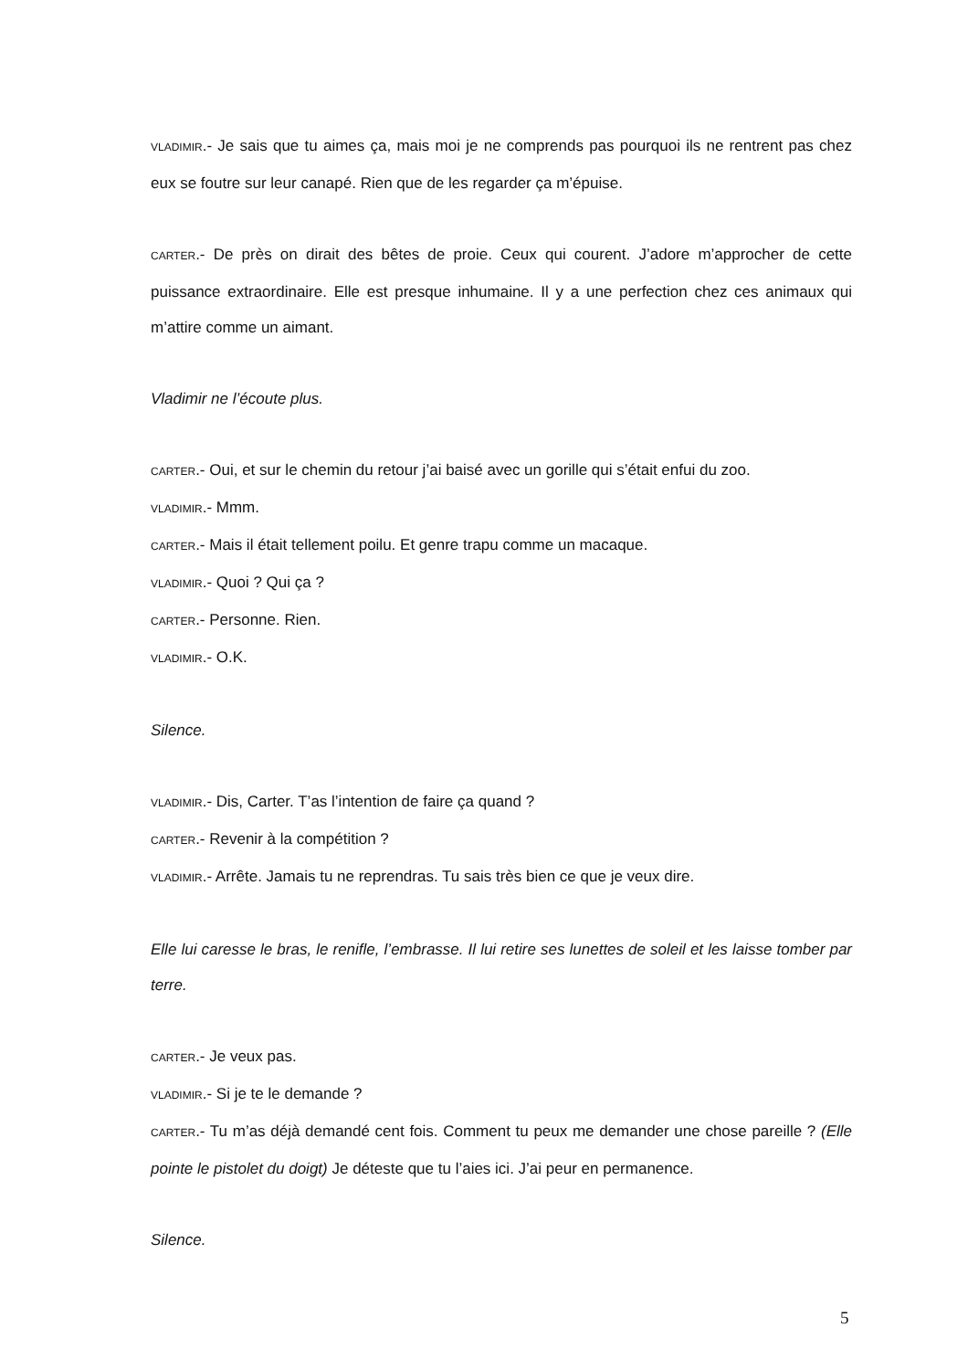VLADIMIR.- Je sais que tu aimes ça, mais moi je ne comprends pas pourquoi ils ne rentrent pas chez eux se foutre sur leur canapé. Rien que de les regarder ça m’épuise.
CARTER.- De près on dirait des bêtes de proie. Ceux qui courent. J’adore m’approcher de cette puissance extraordinaire. Elle est presque inhumaine. Il y a une perfection chez ces animaux qui m’attire comme un aimant.
Vladimir ne l’écoute plus.
CARTER.- Oui, et sur le chemin du retour j’ai baisé avec un gorille qui s’était enfui du zoo.
VLADIMIR.- Mmm.
CARTER.- Mais il était tellement poilu. Et genre trapu comme un macaque.
VLADIMIR.- Quoi ? Qui ça ?
CARTER.- Personne. Rien.
VLADIMIR.- O.K.
Silence.
VLADIMIR.- Dis, Carter. T’as l’intention de faire ça quand ?
CARTER.- Revenir à la compétition ?
VLADIMIR.- Arrête. Jamais tu ne reprendras. Tu sais très bien ce que je veux dire.
Elle lui caresse le bras, le renifle, l’embrasse. Il lui retire ses lunettes de soleil et les laisse tomber par terre.
CARTER.- Je veux pas.
VLADIMIR.- Si je te le demande ?
CARTER.- Tu m’as déjà demandé cent fois. Comment tu peux me demander une chose pareille ? (Elle pointe le pistolet du doigt) Je déteste que tu l’aies ici. J’ai peur en permanence.
Silence.
5